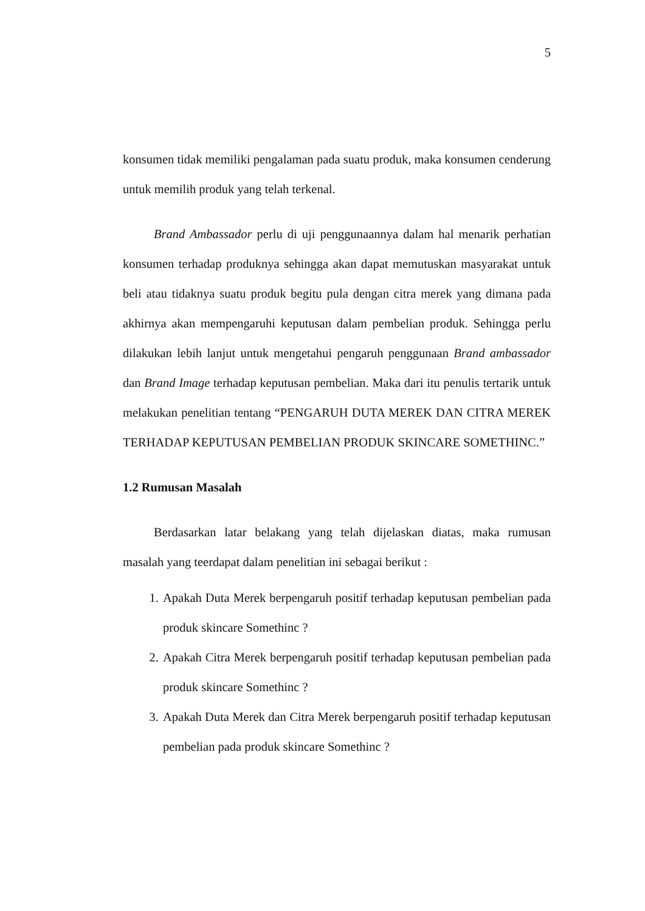5
konsumen tidak memiliki pengalaman pada suatu produk, maka konsumen cenderung untuk memilih produk yang telah terkenal.
Brand Ambassador perlu di uji penggunaannya dalam hal menarik perhatian konsumen terhadap produknya sehingga akan dapat memutuskan masyarakat untuk beli atau tidaknya suatu produk begitu pula dengan citra merek yang dimana pada akhirnya akan mempengaruhi keputusan dalam pembelian produk. Sehingga perlu dilakukan lebih lanjut untuk mengetahui pengaruh penggunaan Brand ambassador dan Brand Image terhadap keputusan pembelian. Maka dari itu penulis tertarik untuk melakukan penelitian tentang “PENGARUH DUTA MEREK DAN CITRA MEREK TERHADAP KEPUTUSAN PEMBELIAN PRODUK SKINCARE SOMETHINC.”
1.2 Rumusan Masalah
Berdasarkan latar belakang yang telah dijelaskan diatas, maka rumusan masalah yang teerdapat dalam penelitian ini sebagai berikut :
1. Apakah Duta Merek berpengaruh positif terhadap keputusan pembelian pada produk skincare Somethinc ?
2. Apakah Citra Merek berpengaruh positif terhadap keputusan pembelian pada produk skincare Somethinc ?
3. Apakah Duta Merek dan Citra Merek berpengaruh positif terhadap keputusan pembelian pada produk skincare Somethinc ?